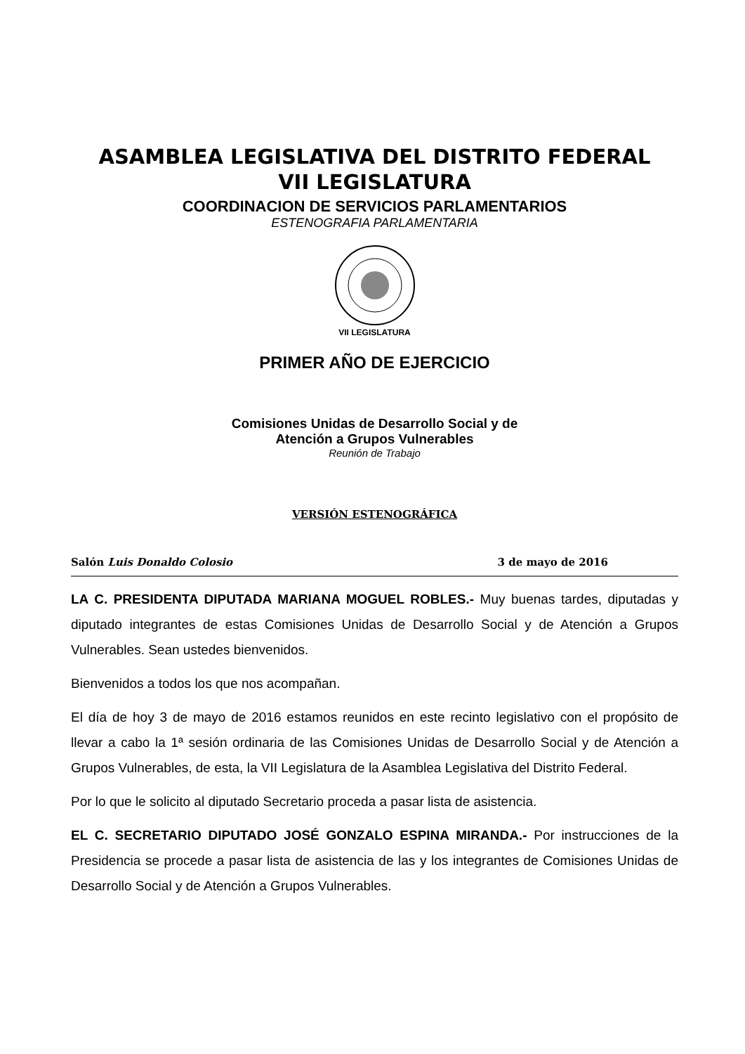ASAMBLEA LEGISLATIVA DEL DISTRITO FEDERAL
VII LEGISLATURA
COORDINACION DE SERVICIOS PARLAMENTARIOS
ESTENOGRAFIA PARLAMENTARIA
VII LEGISLATURA
PRIMER AÑO DE EJERCICIO
Comisiones Unidas de Desarrollo Social y de
Atención a Grupos Vulnerables
Reunión de Trabajo
VERSIÓN ESTENOGRÁFICA
Salón Luis Donaldo Colosio 3 de mayo de 2016
LA C. PRESIDENTA DIPUTADA MARIANA MOGUEL ROBLES.- Muy buenas tardes, diputadas y diputado integrantes de estas Comisiones Unidas de Desarrollo Social y de Atención a Grupos Vulnerables. Sean ustedes bienvenidos.
Bienvenidos a todos los que nos acompañan.
El día de hoy 3 de mayo de 2016 estamos reunidos en este recinto legislativo con el propósito de llevar a cabo la 1ª sesión ordinaria de las Comisiones Unidas de Desarrollo Social y de Atención a Grupos Vulnerables, de esta, la VII Legislatura de la Asamblea Legislativa del Distrito Federal.
Por lo que le solicito al diputado Secretario proceda a pasar lista de asistencia.
EL C. SECRETARIO DIPUTADO JOSÉ GONZALO ESPINA MIRANDA.- Por instrucciones de la Presidencia se procede a pasar lista de asistencia de las y los integrantes de Comisiones Unidas de Desarrollo Social y de Atención a Grupos Vulnerables.